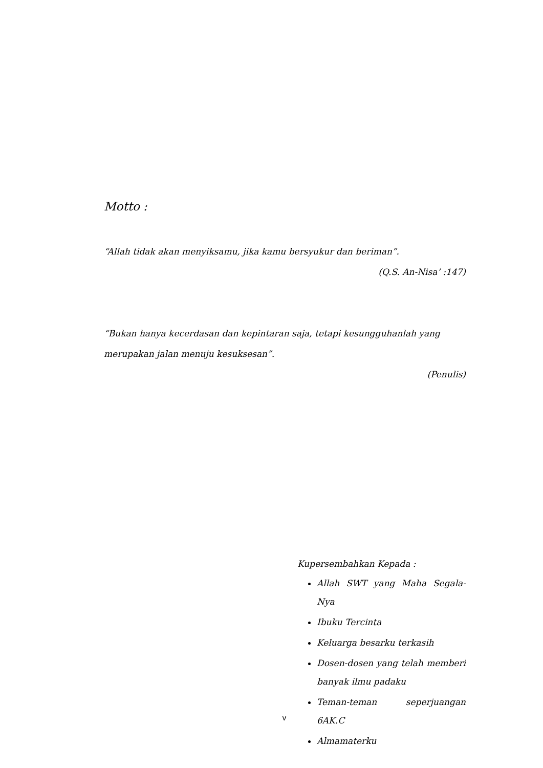Motto :
“Allah tidak akan menyiksamu, jika kamu bersyukur dan beriman”.
(Q.S. An-Nisa’ :147)
“Bukan hanya kecerdasan dan kepintaran saja, tetapi kesungguhanlah yang merupakan jalan menuju kesuksesan”.
(Penulis)
Kupersembahkan Kepada :
Allah SWT yang Maha Segala-Nya
Ibuku Tercinta
Keluarga besarku terkasih
Dosen-dosen yang telah memberi banyak ilmu padaku
Teman-teman seperjuangan 6AK.C
Almamaterku
v